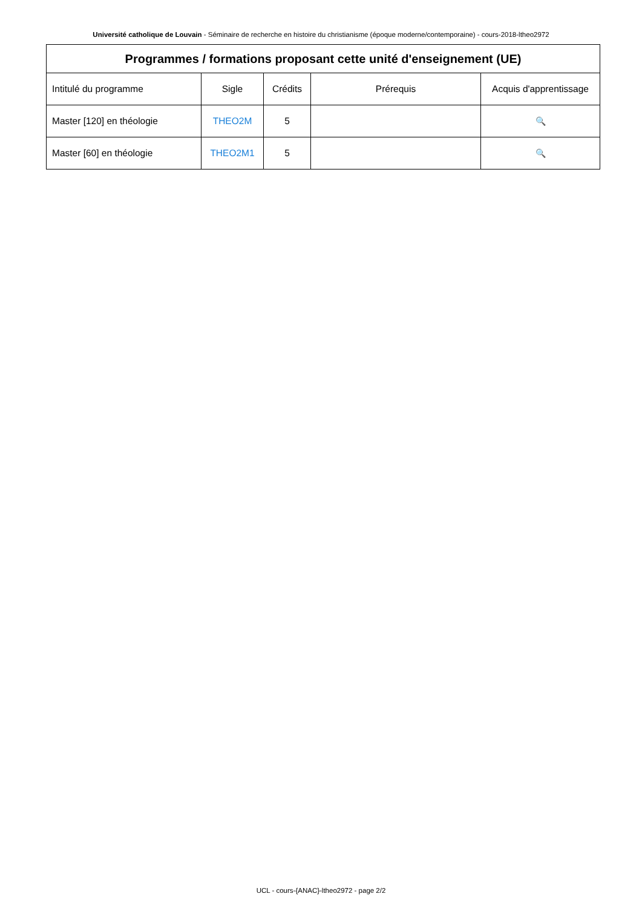Université catholique de Louvain - Séminaire de recherche en histoire du christianisme (époque moderne/contemporaine) - cours-2018-ltheo2972
| Programmes / formations proposant cette unité d'enseignement (UE) | | | | |
| --- | --- | --- | --- | --- |
| Intitulé du programme | Sigle | Crédits | Prérequis | Acquis d'apprentissage |
| Master [120] en théologie | THEO2M | 5 | | 🔍 |
| Master [60] en théologie | THEO2M1 | 5 | | 🔍 |
UCL - cours-{ANAC}-ltheo2972 - page 2/2